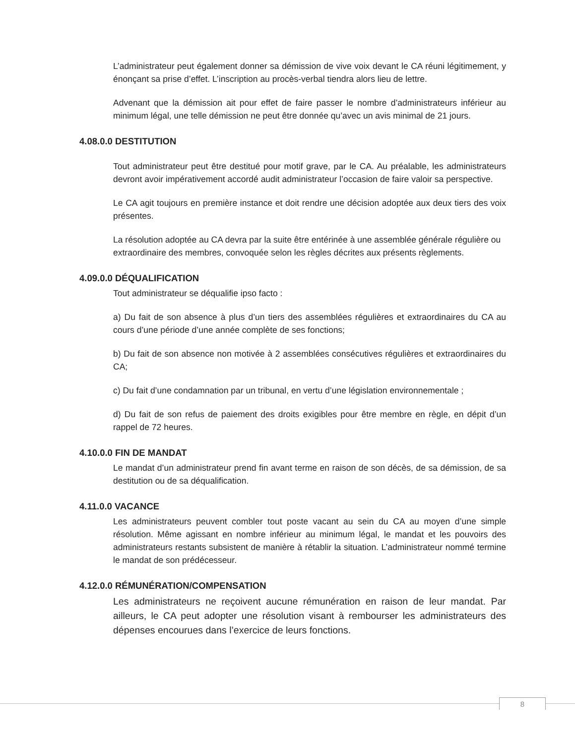L’administrateur peut également donner sa démission de vive voix devant le CA réuni légitimement, y énonçant sa prise d’effet. L’inscription au procès-verbal tiendra alors lieu de lettre.
Advenant que la démission ait pour effet de faire passer le nombre d’administrateurs inférieur au minimum légal, une telle démission ne peut être donnée qu’avec un avis minimal de 21 jours.
4.08.0.0 DESTITUTION
Tout administrateur peut être destitué pour motif grave, par le CA. Au préalable, les administrateurs devront avoir impérativement accordé audit administrateur l’occasion de faire valoir sa perspective.
Le CA agit toujours en première instance et doit rendre une décision adoptée aux deux tiers des voix présentes.
La résolution adoptée au CA devra par la suite être entérinée à une assemblée générale régulière ou extraordinaire des membres, convoquée selon les règles décrites aux présents règlements.
4.09.0.0 DÉQUALIFICATION
Tout administrateur se déqualifie ipso facto :
a) Du fait de son absence à plus d’un tiers des assemblées régulières et extraordinaires du CA au cours d’une période d’une année complète de ses fonctions;
b) Du fait de son absence non motivée à 2 assemblées consécutives régulières et extraordinaires du CA;
c) Du fait d’une condamnation par un tribunal, en vertu d’une législation environnementale ;
d) Du fait de son refus de paiement des droits exigibles pour être membre en règle, en dépit d’un rappel de 72 heures.
4.10.0.0 FIN DE MANDAT
Le mandat d’un administrateur prend fin avant terme en raison de son décès, de sa démission, de sa destitution ou de sa déqualification.
4.11.0.0 VACANCE
Les administrateurs peuvent combler tout poste vacant au sein du CA au moyen d’une simple résolution. Même agissant en nombre inférieur au minimum légal, le mandat et les pouvoirs des administrateurs restants subsistent de manière à rétablir la situation. L’administrateur nommé termine le mandat de son prédécesseur.
4.12.0.0 RÉMUNÉRATION/COMPENSATION
Les administrateurs ne reçoivent aucune rémunération en raison de leur mandat. Par ailleurs, le CA peut adopter une résolution visant à rembourser les administrateurs des dépenses encourues dans l’exercice de leurs fonctions.
8